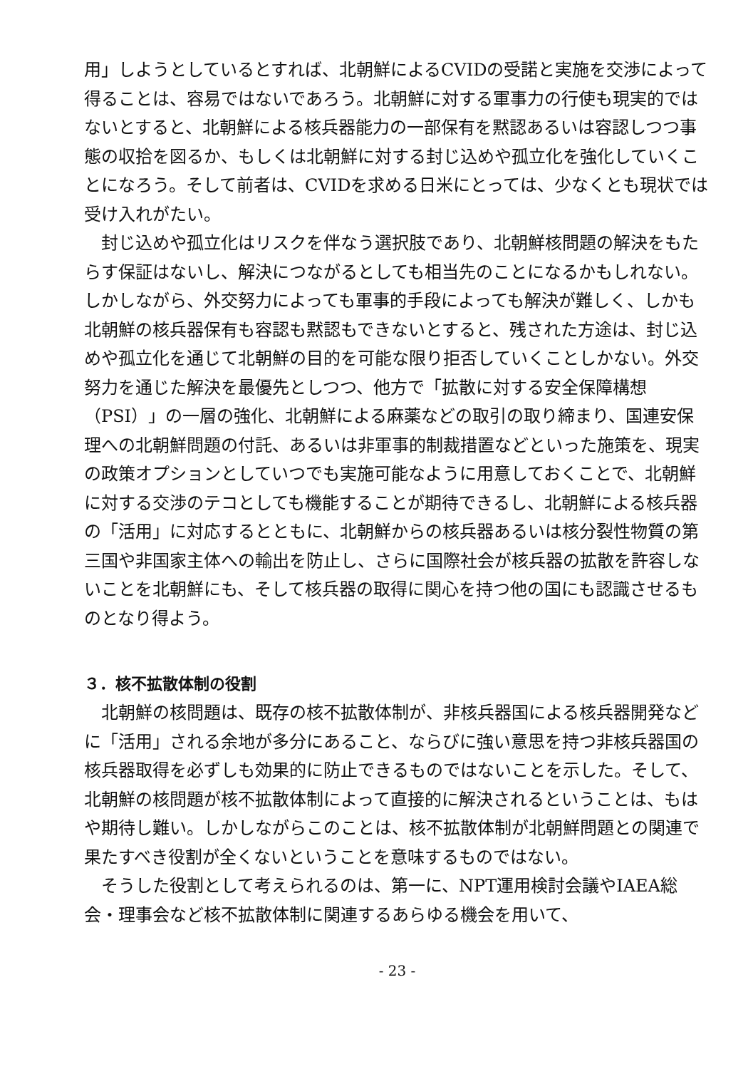用」しようとしているとすれば、北朝鮮によるCVIDの受諾と実施を交渉によって得ることは、容易ではないであろう。北朝鮮に対する軍事力の行使も現実的ではないとすると、北朝鮮による核兵器能力の一部保有を黙認あるいは容認しつつ事態の収拾を図るか、もしくは北朝鮮に対する封じ込めや孤立化を強化していくことになろう。そして前者は、CVIDを求める日米にとっては、少なくとも現状では受け入れがたい。
封じ込めや孤立化はリスクを伴なう選択肢であり、北朝鮮核問題の解決をもたらす保証はないし、解決につながるとしても相当先のことになるかもしれない。しかしながら、外交努力によっても軍事的手段によっても解決が難しく、しかも北朝鮮の核兵器保有も容認も黙認もできないとすると、残された方途は、封じ込めや孤立化を通じて北朝鮮の目的を可能な限り拒否していくことしかない。外交努力を通じた解決を最優先としつつ、他方で「拡散に対する安全保障構想（PSI）」の一層の強化、北朝鮮による麻薬などの取引の取り締まり、国連安保理への北朝鮮問題の付託、あるいは非軍事的制裁措置などといった施策を、現実の政策オプションとしていつでも実施可能なように用意しておくことで、北朝鮮に対する交渉のテコとしても機能することが期待できるし、北朝鮮による核兵器の「活用」に対応するとともに、北朝鮮からの核兵器あるいは核分裂性物質の第三国や非国家主体への輸出を防止し、さらに国際社会が核兵器の拡散を許容しないことを北朝鮮にも、そして核兵器の取得に関心を持つ他の国にも認識させるものとなり得よう。
３．核不拡散体制の役割
北朝鮮の核問題は、既存の核不拡散体制が、非核兵器国による核兵器開発などに「活用」される余地が多分にあること、ならびに強い意思を持つ非核兵器国の核兵器取得を必ずしも効果的に防止できるものではないことを示した。そして、北朝鮮の核問題が核不拡散体制によって直接的に解決されるということは、もはや期待し難い。しかしながらこのことは、核不拡散体制が北朝鮮問題との関連で果たすべき役割が全くないということを意味するものではない。
そうした役割として考えられるのは、第一に、NPT運用検討会議やIAEA総会・理事会など核不拡散体制に関連するあらゆる機会を用いて、
- 23 -